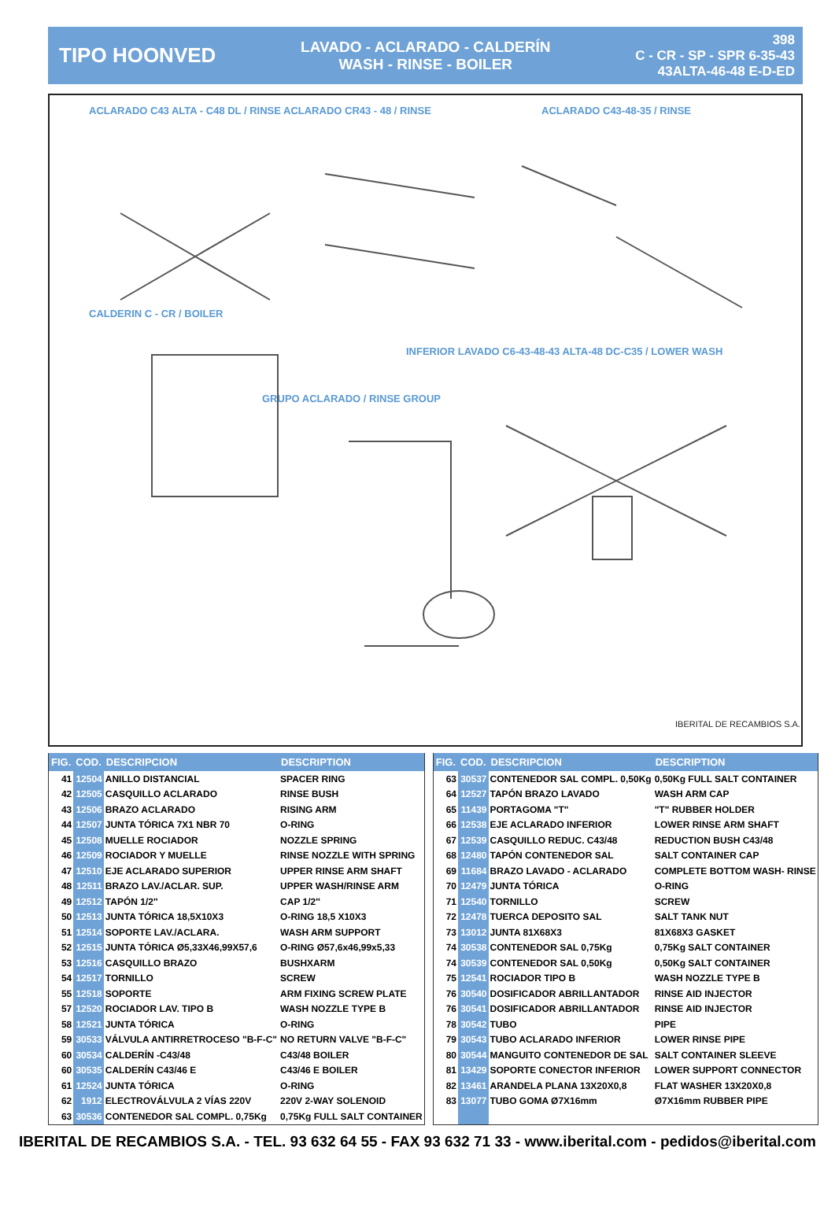TIPO HOONVED
LAVADO - ACLARADO - CALDERÍN
WASH - RINSE - BOILER
398
C - CR - SP - SPR 6-35-43
43ALTA-46-48 E-D-ED
ACLARADO C43 ALTA - C48 DL / RINSE ACLARADO CR43 - 48 / RINSE
ACLARADO C43-48-35 / RINSE
CALDERIN C - CR / BOILER
INFERIOR LAVADO C6-43-48-43 ALTA-48 DC-C35 / LOWER WASH
GRUPO ACLARADO / RINSE GROUP
IBERITAL DE RECAMBIOS S.A.
| FIG. | COD. | DESCRIPCION | DESCRIPTION |
| --- | --- | --- | --- |
| 41 | 12504 | ANILLO DISTANCIAL | SPACER RING |
| 42 | 12505 | CASQUILLO ACLARADO | RINSE BUSH |
| 43 | 12506 | BRAZO ACLARADO | RISING ARM |
| 44 | 12507 | JUNTA TÓRICA 7X1 NBR 70 | O-RING |
| 45 | 12508 | MUELLE ROCIADOR | NOZZLE SPRING |
| 46 | 12509 | ROCIADOR Y MUELLE | RINSE NOZZLE WITH SPRING |
| 47 | 12510 | EJE ACLARADO SUPERIOR | UPPER RINSE ARM SHAFT |
| 48 | 12511 | BRAZO LAV./ACLAR. SUP. | UPPER WASH/RINSE ARM |
| 49 | 12512 | TAPÓN 1/2'' | CAP 1/2'' |
| 50 | 12513 | JUNTA TÓRICA 18,5X10X3 | O-RING 18,5 X10X3 |
| 51 | 12514 | SOPORTE LAV./ACLARA. | WASH ARM SUPPORT |
| 52 | 12515 | JUNTA TÓRICA Ø5,33X46,99X57,6 | O-RING Ø57,6x46,99x5,33 |
| 53 | 12516 | CASQUILLO BRAZO | BUSHXARM |
| 54 | 12517 | TORNILLO | SCREW |
| 55 | 12518 | SOPORTE | ARM FIXING SCREW PLATE |
| 57 | 12520 | ROCIADOR LAV. TIPO B | WASH NOZZLE TYPE B |
| 58 | 12521 | JUNTA TÓRICA | O-RING |
| 59 | 30533 | VÁLVULA ANTIRRETROCESO "B-F-C" | NO RETURN VALVE "B-F-C" |
| 60 | 30534 | CALDERÍN -C43/48 | C43/48 BOILER |
| 60 | 30535 | CALDERÍN C43/46 E | C43/46 E BOILER |
| 61 | 12524 | JUNTA TÓRICA | O-RING |
| 62 | 1912 | ELECTROVÁLVULA 2 VÍAS 220V | 220V 2-WAY SOLENOID |
| 63 | 30536 | CONTENEDOR SAL COMPL. 0,75Kg | 0,75Kg FULL SALT CONTAINER |
| FIG. | COD. | DESCRIPCION | DESCRIPTION |
| --- | --- | --- | --- |
| 63 | 30537 | CONTENEDOR SAL COMPL. 0,50Kg | 0,50Kg FULL SALT CONTAINER |
| 64 | 12527 | TAPÓN BRAZO LAVADO | WASH ARM CAP |
| 65 | 11439 | PORTAGOMA "T" | "T" RUBBER HOLDER |
| 66 | 12538 | EJE ACLARADO INFERIOR | LOWER RINSE ARM SHAFT |
| 67 | 12539 | CASQUILLO REDUC. C43/48 | REDUCTION BUSH C43/48 |
| 68 | 12480 | TAPÓN CONTENEDOR SAL | SALT CONTAINER CAP |
| 69 | 11684 | BRAZO LAVADO - ACLARADO | COMPLETE BOTTOM WASH- RINSE |
| 70 | 12479 | JUNTA TÓRICA | O-RING |
| 71 | 12540 | TORNILLO | SCREW |
| 72 | 12478 | TUERCA DEPOSITO SAL | SALT TANK NUT |
| 73 | 13012 | JUNTA 81X68X3 | 81X68X3 GASKET |
| 74 | 30538 | CONTENEDOR SAL 0,75Kg | 0,75Kg SALT CONTAINER |
| 74 | 30539 | CONTENEDOR SAL 0,50Kg | 0,50Kg SALT CONTAINER |
| 75 | 12541 | ROCIADOR TIPO B | WASH NOZZLE TYPE B |
| 76 | 30540 | DOSIFICADOR ABRILLANTADOR | RINSE AID INJECTOR |
| 76 | 30541 | DOSIFICADOR ABRILLANTADOR | RINSE AID INJECTOR |
| 78 | 30542 | TUBO | PIPE |
| 79 | 30543 | TUBO ACLARADO INFERIOR | LOWER RINSE PIPE |
| 80 | 30544 | MANGUITO CONTENEDOR DE SAL | SALT CONTAINER SLEEVE |
| 81 | 13429 | SOPORTE CONECTOR INFERIOR | LOWER SUPPORT CONNECTOR |
| 82 | 13461 | ARANDELA PLANA 13X20X0,8 | FLAT WASHER 13X20X0,8 |
| 83 | 13077 | TUBO GOMA Ø7X16mm | Ø7X16mm RUBBER PIPE |
IBERITAL DE RECAMBIOS S.A. - TEL. 93 632 64 55 - FAX 93 632 71 33 - www.iberital.com - pedidos@iberital.com